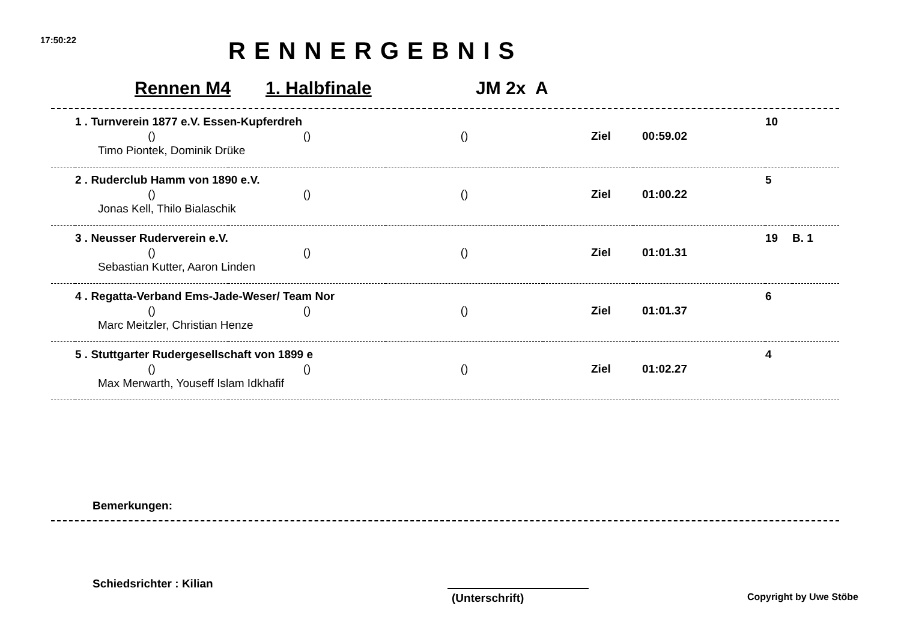17:50:22 RENNERGEBNIS
Rennen M4 1. Halbfinale JM 2x A
| | 1 . Turnverein 1877 e.V. Essen-Kupferdreh | | | | | 10 | |
| | () | () | () | Ziel | 00:59.02 | | |
| | Timo Piontek, Dominik Drüke | | | | | | |
| | 2 . Ruderclub Hamm von 1890 e.V. | | | | | 5 | |
| | () | () | () | Ziel | 01:00.22 | | |
| | Jonas Kell, Thilo Bialaschik | | | | | | |
| | 3 . Neusser Ruderverein e.V. | | | | | 19 | B. 1 |
| | () | () | () | Ziel | 01:01.31 | | |
| | Sebastian Kutter, Aaron Linden | | | | | | |
| | 4 . Regatta-Verband Ems-Jade-Weser/ Team Nor | | | | | 6 | |
| | () | () | () | Ziel | 01:01.37 | | |
| | Marc Meitzler, Christian Henze | | | | | | |
| | 5 . Stuttgarter Rudergesellschaft von 1899 e | | | | | 4 | |
| | () | () | () | Ziel | 01:02.27 | | |
| | Max Merwarth, Youseff Islam Idkhafif | | | | | | |
Bemerkungen:
Schiedsrichter : Kilian
(Unterschrift) Copyright by Uwe Stöbe